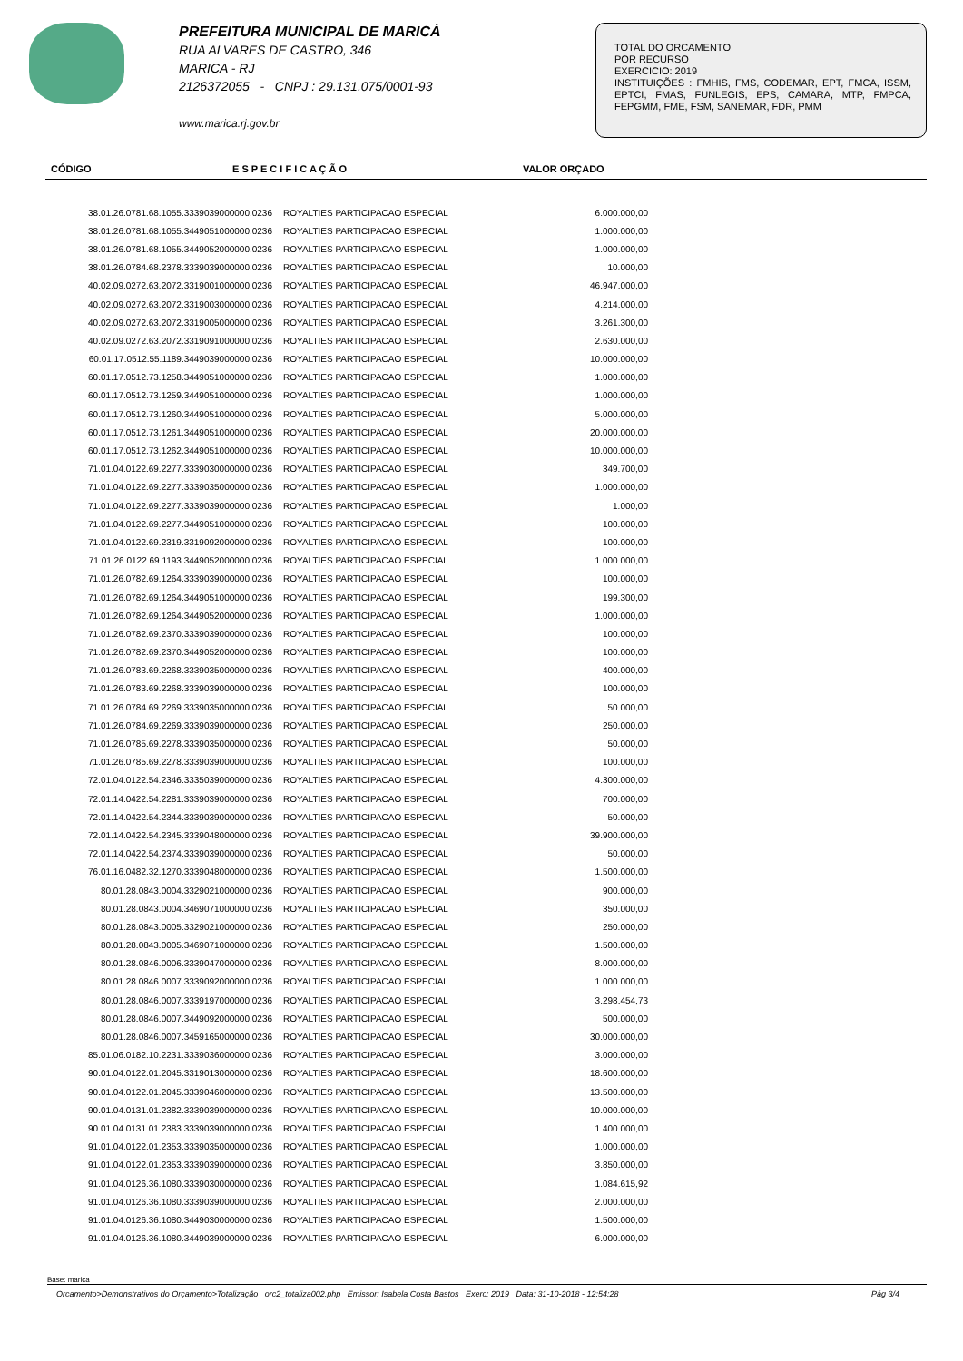PREFEITURA MUNICIPAL DE MARICÁ
RUA ALVARES DE CASTRO, 346
MARICA - RJ
2126372055 - CNPJ : 29.131.075/0001-93
www.marica.rj.gov.br
TOTAL DO ORCAMENTO
POR RECURSO
EXERCICIO: 2019
INSTITUIÇÕES : FMHIS, FMS, CODEMAR, EPT, FMCA, ISSM, EPTCI, FMAS, FUNLEGIS, EPS, CAMARA, MTP, FMPCA, FEPGMM, FME, FSM, SANEMAR, FDR, PMM
CÓDIGO E S P E C I F I C A Ç Ã O VALOR ORÇADO
| 38.01.26.0781.68.1055.3339039000000.0236 | ROYALTIES PARTICIPACAO ESPECIAL | 6.000.000,00 |
| 38.01.26.0781.68.1055.3449051000000.0236 | ROYALTIES PARTICIPACAO ESPECIAL | 1.000.000,00 |
| 38.01.26.0781.68.1055.3449052000000.0236 | ROYALTIES PARTICIPACAO ESPECIAL | 1.000.000,00 |
| 38.01.26.0784.68.2378.3339039000000.0236 | ROYALTIES PARTICIPACAO ESPECIAL | 10.000,00 |
| 40.02.09.0272.63.2072.3319001000000.0236 | ROYALTIES PARTICIPACAO ESPECIAL | 46.947.000,00 |
| 40.02.09.0272.63.2072.3319003000000.0236 | ROYALTIES PARTICIPACAO ESPECIAL | 4.214.000,00 |
| 40.02.09.0272.63.2072.3319005000000.0236 | ROYALTIES PARTICIPACAO ESPECIAL | 3.261.300,00 |
| 40.02.09.0272.63.2072.3319091000000.0236 | ROYALTIES PARTICIPACAO ESPECIAL | 2.630.000,00 |
| 60.01.17.0512.55.1189.3449039000000.0236 | ROYALTIES PARTICIPACAO ESPECIAL | 10.000.000,00 |
| 60.01.17.0512.73.1258.3449051000000.0236 | ROYALTIES PARTICIPACAO ESPECIAL | 1.000.000,00 |
| 60.01.17.0512.73.1259.3449051000000.0236 | ROYALTIES PARTICIPACAO ESPECIAL | 1.000.000,00 |
| 60.01.17.0512.73.1260.3449051000000.0236 | ROYALTIES PARTICIPACAO ESPECIAL | 5.000.000,00 |
| 60.01.17.0512.73.1261.3449051000000.0236 | ROYALTIES PARTICIPACAO ESPECIAL | 20.000.000,00 |
| 60.01.17.0512.73.1262.3449051000000.0236 | ROYALTIES PARTICIPACAO ESPECIAL | 10.000.000,00 |
| 71.01.04.0122.69.2277.3339030000000.0236 | ROYALTIES PARTICIPACAO ESPECIAL | 349.700,00 |
| 71.01.04.0122.69.2277.3339035000000.0236 | ROYALTIES PARTICIPACAO ESPECIAL | 1.000.000,00 |
| 71.01.04.0122.69.2277.3339039000000.0236 | ROYALTIES PARTICIPACAO ESPECIAL | 1.000,00 |
| 71.01.04.0122.69.2277.3449051000000.0236 | ROYALTIES PARTICIPACAO ESPECIAL | 100.000,00 |
| 71.01.04.0122.69.2319.3319092000000.0236 | ROYALTIES PARTICIPACAO ESPECIAL | 100.000,00 |
| 71.01.26.0122.69.1193.3449052000000.0236 | ROYALTIES PARTICIPACAO ESPECIAL | 1.000.000,00 |
| 71.01.26.0782.69.1264.3339039000000.0236 | ROYALTIES PARTICIPACAO ESPECIAL | 100.000,00 |
| 71.01.26.0782.69.1264.3449051000000.0236 | ROYALTIES PARTICIPACAO ESPECIAL | 199.300,00 |
| 71.01.26.0782.69.1264.3449052000000.0236 | ROYALTIES PARTICIPACAO ESPECIAL | 1.000.000,00 |
| 71.01.26.0782.69.2370.3339039000000.0236 | ROYALTIES PARTICIPACAO ESPECIAL | 100.000,00 |
| 71.01.26.0782.69.2370.3449052000000.0236 | ROYALTIES PARTICIPACAO ESPECIAL | 100.000,00 |
| 71.01.26.0783.69.2268.3339035000000.0236 | ROYALTIES PARTICIPACAO ESPECIAL | 400.000,00 |
| 71.01.26.0783.69.2268.3339039000000.0236 | ROYALTIES PARTICIPACAO ESPECIAL | 100.000,00 |
| 71.01.26.0784.69.2269.3339035000000.0236 | ROYALTIES PARTICIPACAO ESPECIAL | 50.000,00 |
| 71.01.26.0784.69.2269.3339039000000.0236 | ROYALTIES PARTICIPACAO ESPECIAL | 250.000,00 |
| 71.01.26.0785.69.2278.3339035000000.0236 | ROYALTIES PARTICIPACAO ESPECIAL | 50.000,00 |
| 71.01.26.0785.69.2278.3339039000000.0236 | ROYALTIES PARTICIPACAO ESPECIAL | 100.000,00 |
| 72.01.04.0122.54.2346.3335039000000.0236 | ROYALTIES PARTICIPACAO ESPECIAL | 4.300.000,00 |
| 72.01.14.0422.54.2281.3339039000000.0236 | ROYALTIES PARTICIPACAO ESPECIAL | 700.000,00 |
| 72.01.14.0422.54.2344.3339039000000.0236 | ROYALTIES PARTICIPACAO ESPECIAL | 50.000,00 |
| 72.01.14.0422.54.2345.3339048000000.0236 | ROYALTIES PARTICIPACAO ESPECIAL | 39.900.000,00 |
| 72.01.14.0422.54.2374.3339039000000.0236 | ROYALTIES PARTICIPACAO ESPECIAL | 50.000,00 |
| 76.01.16.0482.32.1270.3339048000000.0236 | ROYALTIES PARTICIPACAO ESPECIAL | 1.500.000,00 |
| 80.01.28.0843.0004.3329021000000.0236 | ROYALTIES PARTICIPACAO ESPECIAL | 900.000,00 |
| 80.01.28.0843.0004.3469071000000.0236 | ROYALTIES PARTICIPACAO ESPECIAL | 350.000,00 |
| 80.01.28.0843.0005.3329021000000.0236 | ROYALTIES PARTICIPACAO ESPECIAL | 250.000,00 |
| 80.01.28.0843.0005.3469071000000.0236 | ROYALTIES PARTICIPACAO ESPECIAL | 1.500.000,00 |
| 80.01.28.0846.0006.3339047000000.0236 | ROYALTIES PARTICIPACAO ESPECIAL | 8.000.000,00 |
| 80.01.28.0846.0007.3339092000000.0236 | ROYALTIES PARTICIPACAO ESPECIAL | 1.000.000,00 |
| 80.01.28.0846.0007.3339197000000.0236 | ROYALTIES PARTICIPACAO ESPECIAL | 3.298.454,73 |
| 80.01.28.0846.0007.3449092000000.0236 | ROYALTIES PARTICIPACAO ESPECIAL | 500.000,00 |
| 80.01.28.0846.0007.3459165000000.0236 | ROYALTIES PARTICIPACAO ESPECIAL | 30.000.000,00 |
| 85.01.06.0182.10.2231.3339036000000.0236 | ROYALTIES PARTICIPACAO ESPECIAL | 3.000.000,00 |
| 90.01.04.0122.01.2045.3319013000000.0236 | ROYALTIES PARTICIPACAO ESPECIAL | 18.600.000,00 |
| 90.01.04.0122.01.2045.3339046000000.0236 | ROYALTIES PARTICIPACAO ESPECIAL | 13.500.000,00 |
| 90.01.04.0131.01.2382.3339039000000.0236 | ROYALTIES PARTICIPACAO ESPECIAL | 10.000.000,00 |
| 90.01.04.0131.01.2383.3339039000000.0236 | ROYALTIES PARTICIPACAO ESPECIAL | 1.400.000,00 |
| 91.01.04.0122.01.2353.3339035000000.0236 | ROYALTIES PARTICIPACAO ESPECIAL | 1.000.000,00 |
| 91.01.04.0122.01.2353.3339039000000.0236 | ROYALTIES PARTICIPACAO ESPECIAL | 3.850.000,00 |
| 91.01.04.0126.36.1080.3339030000000.0236 | ROYALTIES PARTICIPACAO ESPECIAL | 1.084.615,92 |
| 91.01.04.0126.36.1080.3339039000000.0236 | ROYALTIES PARTICIPACAO ESPECIAL | 2.000.000,00 |
| 91.01.04.0126.36.1080.3449030000000.0236 | ROYALTIES PARTICIPACAO ESPECIAL | 1.500.000,00 |
| 91.01.04.0126.36.1080.3449039000000.0236 | ROYALTIES PARTICIPACAO ESPECIAL | 6.000.000,00 |
Base: marica
Orcamento>Demonstrativos do Orçamento>Totalização orc2_totaliza002.php Emissor: Isabela Costa Bastos Exerc: 2019 Data: 31-10-2018 - 12:54:28 Pág 3/4